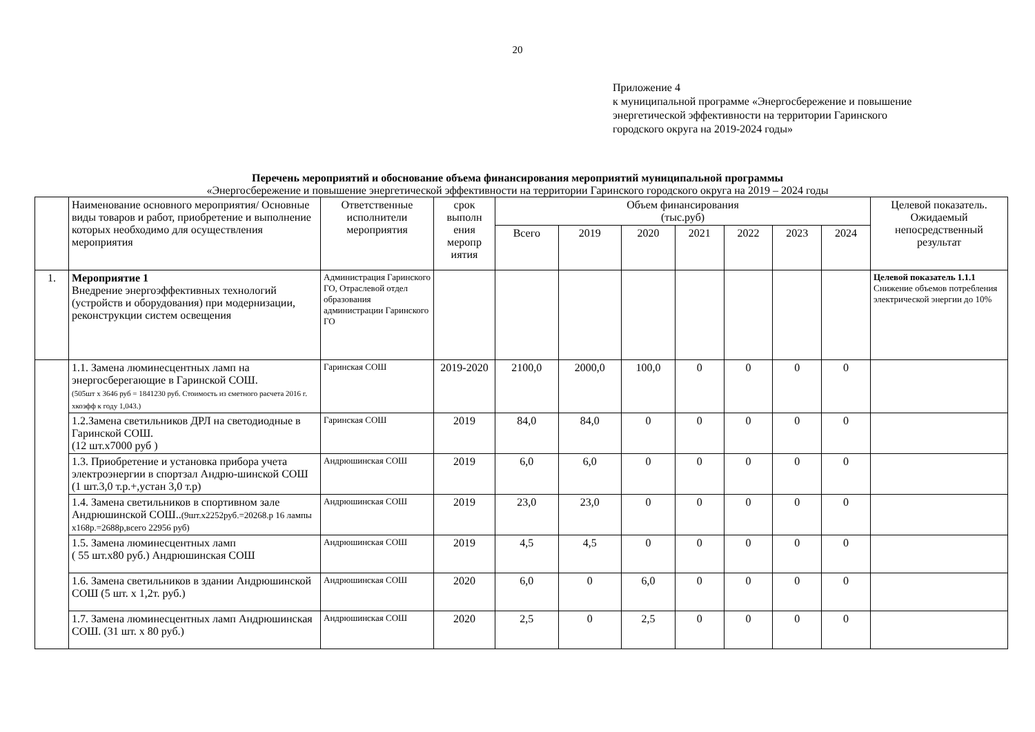20
Приложение 4
к муниципальной программе «Энергосбережение и повышение
энергетической эффективности на территории Гаринского
городского округа на 2019-2024 годы»
Перечень мероприятий и обоснование объема финансирования мероприятий муниципальной программы
«Энергосбережение и повышение энергетической эффективности на территории Гаринского городского округа на 2019 – 2024 годы
| | Наименование основного мероприятия/ Основные виды товаров и работ, приобретение и выполнение которых необходимо для осуществления мероприятия | Ответственные исполнители мероприятия | срок выполн ения меропр иятия | Объем финансирования (тыс.руб) | | | | | | | Целевой показатель. Ожидаемый непосредственный результат |
| --- | --- | --- | --- | --- | --- | --- | --- | --- | --- | --- | --- |
| | | | | Всего | 2019 | 2020 | 2021 | 2022 | 2023 | 2024 | |
| 1. | Мероприятие 1 Внедрение энергоэффективных технологий (устройств и оборудования) при модернизации, реконструкции систем освещения | Администрация Гаринского ГО, Отраслевой отдел образования администрации Гаринского ГО | | | | | | | | | Целевой показатель 1.1.1 Снижение объемов потребления электрической энергии до 10% |
| | 1.1. Замена люминесцентных ламп на энергосберегающие в Гаринской СОШ. (505шт х 3646 руб = 1841230 руб. Стоимость из сметного расчета 2016 г. хкоэфф к году 1,043.) | Гаринская СОШ | 2019-2020 | 2100,0 | 2000,0 | 100,0 | 0 | 0 | 0 | 0 | |
| | 1.2.Замена светильников ДРЛ на светодиодные в Гаринской СОШ. (12 шт.х7000 руб ) | Гаринская СОШ | 2019 | 84,0 | 84,0 | 0 | 0 | 0 | 0 | 0 | |
| | 1.3. Приобретение и установка прибора учета электроэнергии в спортзал Андрю-шинской СОШ (1 шт.3,0 т.р.+,устан 3,0 т.р) | Андрюшинская СОШ | 2019 | 6,0 | 6,0 | 0 | 0 | 0 | 0 | 0 | |
| | 1.4. Замена светильников в спортивном зале Андрюшинской СОШ.. (9шт.х2252руб.=20268.р 16 лампы х168р.=2688р,всего 22956 руб) | Андрюшинская СОШ | 2019 | 23,0 | 23,0 | 0 | 0 | 0 | 0 | 0 | |
| | 1.5. Замена люминесцентных ламп ( 55 шт.х80 руб.) Андрюшинская СОШ | Андрюшинская СОШ | 2019 | 4,5 | 4,5 | 0 | 0 | 0 | 0 | 0 | |
| | 1.6. Замена светильников в здании Андрюшинской СОШ (5 шт. х 1,2т. руб.) | Андрюшинская СОШ | 2020 | 6,0 | 0 | 6,0 | 0 | 0 | 0 | 0 | |
| | 1.7. Замена люминесцентных ламп Андрюшинская СОШ. (31 шт. х 80 руб.) | Андрюшинская СОШ | 2020 | 2,5 | 0 | 2,5 | 0 | 0 | 0 | 0 | |